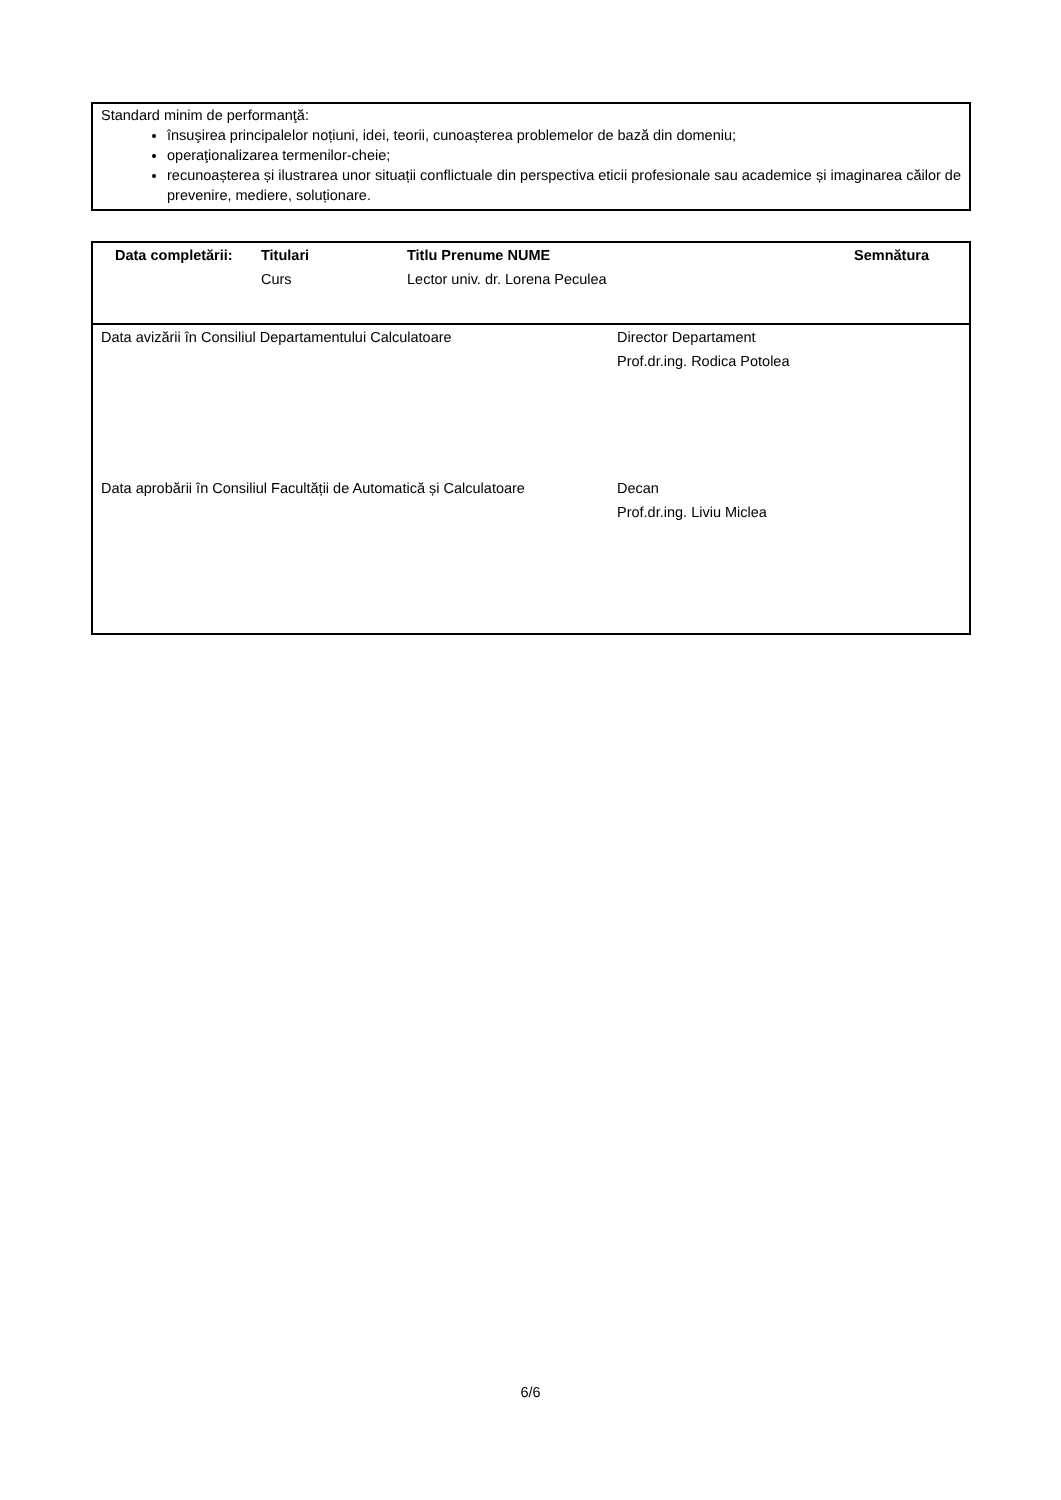Standard minim de performanţă:
însuşirea principalelor noțiuni, idei, teorii, cunoașterea problemelor de bază din domeniu;
operaţionalizarea termenilor-cheie;
recunoașterea și ilustrarea unor situații conflictuale din perspectiva eticii profesionale sau academice și imaginarea căilor de prevenire, mediere, soluționare.
| Data completării: | Titulari | Titlu Prenume NUME | Semnătura |
| --- | --- | --- | --- |
| | Curs | Lector univ. dr. Lorena Peculea | |
| Data avizării în Consiliul Departamentului Calculatoare | Director Departament Prof.dr.ing. Rodica Potolea |
| Data aprobării în Consiliul Facultății de Automatică și Calculatoare | Decan Prof.dr.ing. Liviu Miclea |
6/6